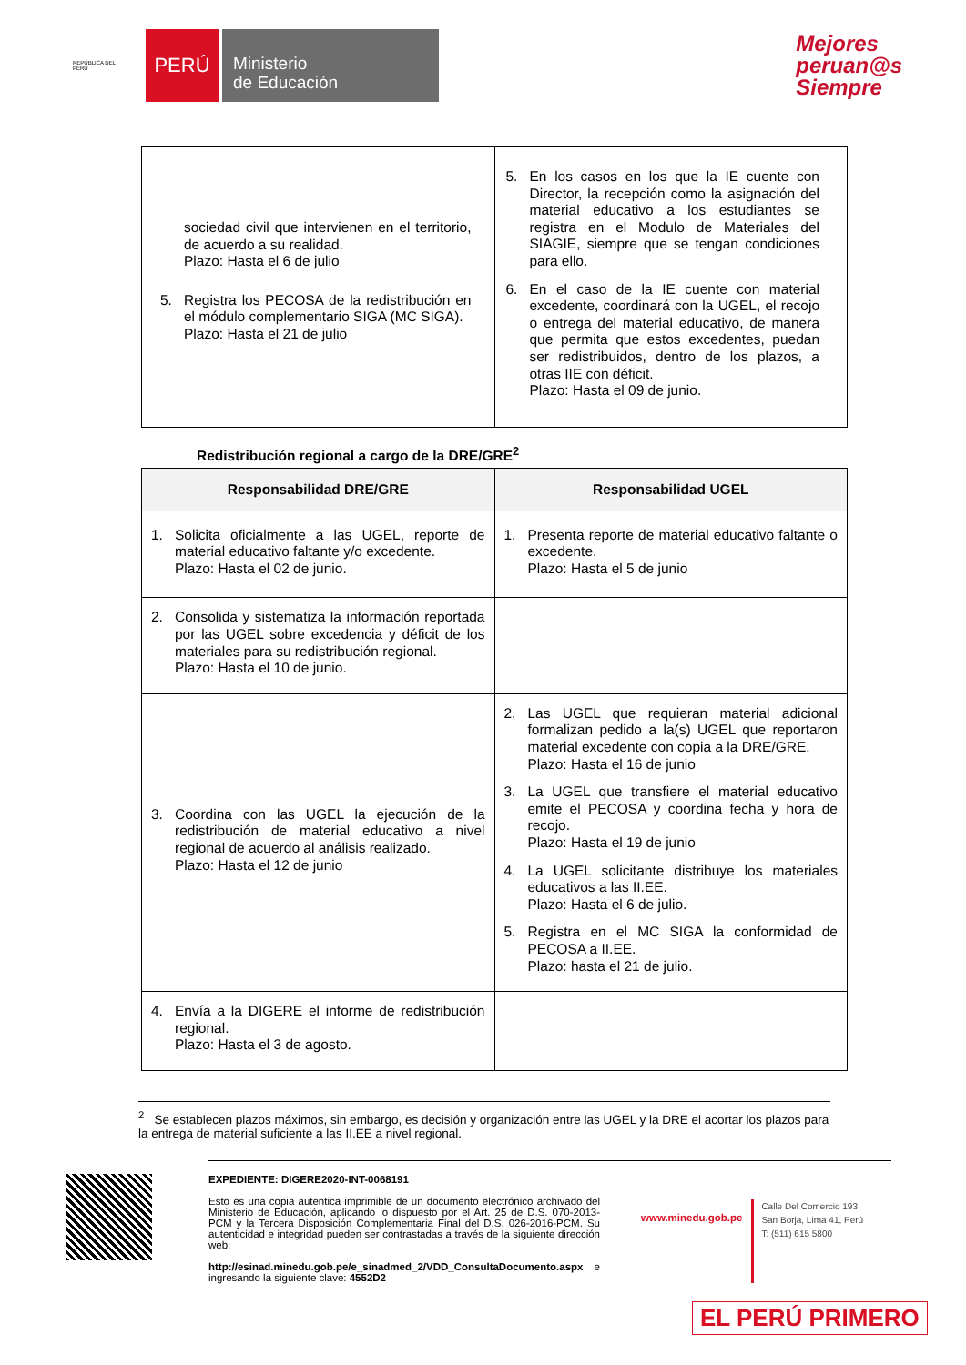REPÚBLICA DEL PERÚ
PERÚ
Ministerio
de Educación
Mejores
peruan@s
Siempre
| sociedad civil que intervienen en el territorio, de acuerdo a su realidad. Plazo: Hasta el 6 de julio 5. Registra los PECOSA de la redistribución en el módulo complementario SIGA (MC SIGA). Plazo: Hasta el 21 de julio | 5. En los casos en los que la IE cuente con Director, la recepción como la asignación del material educativo a los estudiantes se registra en el Modulo de Materiales del SIAGIE, siempre que se tengan condiciones para ello. 6. En el caso de la IE cuente con material excedente, coordinará con la UGEL, el recojo o entrega del material educativo, de manera que permita que estos excedentes, puedan ser redistribuidos, dentro de los plazos, a otras IIE con déficit. Plazo: Hasta el 09 de junio. |
Redistribución regional a cargo de la DRE/GRE<sup>2</sup>
| Responsabilidad DRE/GRE | Responsabilidad UGEL |
| --- | --- |
| 1. Solicita oficialmente a las UGEL, reporte de material educativo faltante y/o excedente. Plazo: Hasta el 02 de junio. | 1. Presenta reporte de material educativo faltante o excedente. Plazo: Hasta el 5 de junio |
| 2. Consolida y sistematiza la información reportada por las UGEL sobre excedencia y déficit de los materiales para su redistribución regional. Plazo: Hasta el 10 de junio. | |
| 3. Coordina con las UGEL la ejecución de la redistribución de material educativo a nivel regional de acuerdo al análisis realizado. Plazo: Hasta el 12 de junio | 2. Las UGEL que requieran material adicional formalizan pedido a la(s) UGEL que reportaron material excedente con copia a la DRE/GRE. Plazo: Hasta el 16 de junio 3. La UGEL que transfiere el material educativo emite el PECOSA y coordina fecha y hora de recojo. Plazo: Hasta el 19 de junio 4. La UGEL solicitante distribuye los materiales educativos a las II.EE. Plazo: Hasta el 6 de julio. 5. Registra en el MC SIGA la conformidad de PECOSA a II.EE. Plazo: hasta el 21 de julio. |
| 4. Envía a la DIGERE el informe de redistribución regional. Plazo: Hasta el 3 de agosto. | |
<sup>2</sup> Se establecen plazos máximos, sin embargo, es decisión y organización entre las UGEL y la DRE el acortar los plazos para la entrega de material suficiente a las II.EE a nivel regional.
EXPEDIENTE: DIGERE2020-INT-0068191
Esto es una copia autentica imprimible de un documento electrónico archivado del Ministerio de Educación, aplicando lo dispuesto por el Art. 25 de D.S. 070-2013-PCM y la Tercera Disposición Complementaria Final del D.S. 026-2016-PCM. Su autenticidad e integridad pueden ser contrastadas a través de la siguiente dirección web:
http://esinad.minedu.gob.pe/e_sinadmed_2/VDD_ConsultaDocumento.aspx e ingresando la siguiente clave: 4552D2
www.minedu.gob.pe
Calle Del Comercio 193
San Borja, Lima 41, Perú
T: (511) 615 5800
EL PERÚ PRIMERO